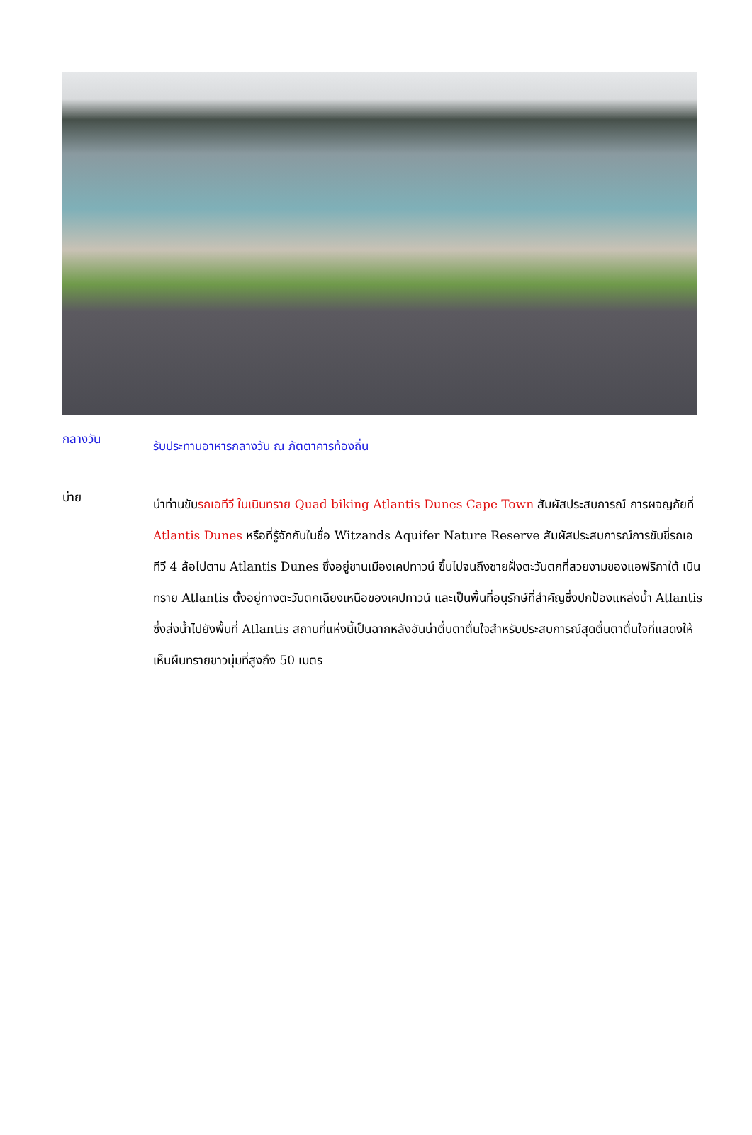กลางวัน
รับประทานอาหารกลางวัน ณ ภัตตาคารท้องถิ่น
บ่าย
นำท่านขับรถเอทีวี ในเนินทราย Quad biking Atlantis Dunes Cape Town สัมผัสประสบการณ์ การผจญภัยที่ Atlantis Dunes หรือที่รู้จักกันในชื่อ Witzands Aquifer Nature Reserve สัมผัสประสบการณ์การขับขี่รถเอทีวี 4 ล้อไปตาม Atlantis Dunes ซึ่งอยู่ชานเมืองเคปทาวน์ ขึ้นไปจนถึงชายฝั่งตะวันตกที่สวยงามของแอฟริกาใต้ เนินทราย Atlantis ตั้งอยู่ทางตะวันตกเฉียงเหนือของเคปทาวน์ และเป็นพื้นที่อนุรักษ์ที่สำคัญซึ่งปกป้องแหล่งน้ำ Atlantis ซึ่งส่งน้ำไปยังพื้นที่ Atlantis สถานที่แห่งนี้เป็นฉากหลังอันน่าตื่นตาตื่นใจสำหรับประสบการณ์สุดตื่นตาตื่นใจที่แสดงให้เห็นผืนทรายขาวนุ่มที่สูงถึง 50 เมตร